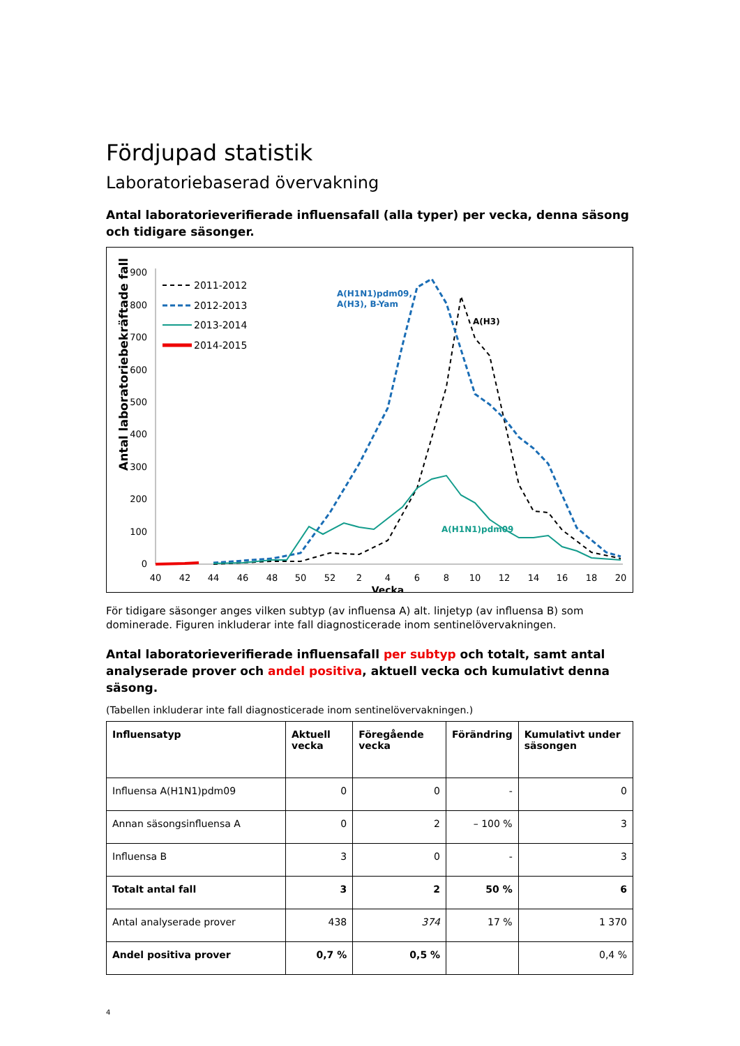Fördjupad statistik
Laboratoriebaserad övervakning
Antal laboratorieverifierade influensafall (alla typer) per vecka, denna säsong och tidigare säsonger.
Antal laboratoriebekräftade fall
900
800
700
600
500
400
300
200
100
0
40
42
44
46
48
50
52
2
4
6
8
10
12
14
16
18
20
Vecka
2011-2012
2012-2013
2013-2014
2014-2015
A(H1N1)pdm09,
A(H3), B-Yam
A(H3)
A(H1N1)pdm09
För tidigare säsonger anges vilken subtyp (av influensa A) alt. linjetyp (av influensa B) som dominerade. Figuren inkluderar inte fall diagnosticerade inom sentinelövervakningen.
Antal laboratorieverifierade influensafall per subtyp och totalt, samt antal analyserade prover och andel positiva, aktuell vecka och kumulativt denna säsong.
(Tabellen inkluderar inte fall diagnosticerade inom sentinelövervakningen.)
| Influensatyp | Aktuell vecka | Föregående vecka | Förändring | Kumulativt under säsongen |
| --- | --- | --- | --- | --- |
| Influensa A(H1N1)pdm09 | 0 | 0 | - | 0 |
| Annan säsongsinfluensa A | 0 | 2 | – 100 % | 3 |
| Influensa B | 3 | 0 | - | 3 |
| Totalt antal fall | 3 | 2 | 50 % | 6 |
| Antal analyserade prover | 438 | 374 | 17 % | 1 370 |
| Andel positiva prover | 0,7 % | 0,5 % | | 0,4 % |
4